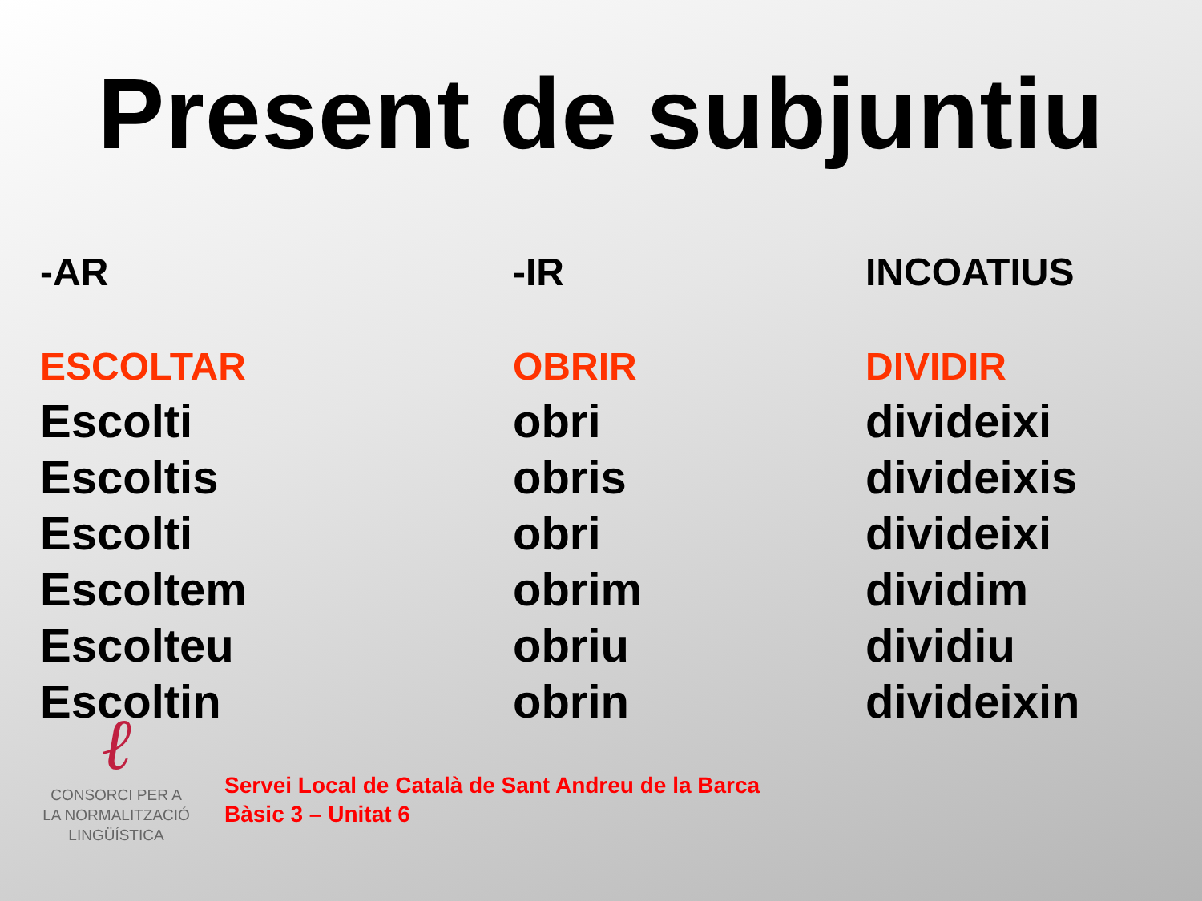Present de subjuntiu
| -AR | -IR | INCOATIUS |
| --- | --- | --- |
| ESCOLTAR | OBRIR | DIVIDIR |
| Escolti | obri | divideixi |
| Escoltis | obris | divideixis |
| Escolti | obri | divideixi |
| Escoltem | obrim | dividim |
| Escolteu | obriu | dividiu |
| Escoltin | obrin | divideixin |
ℓ
CONSORCI PER A
LA NORMALITZACIÓ
LINGÜÍSTICA
Servei Local de Català de Sant Andreu de la Barca
Bàsic 3 – Unitat 6